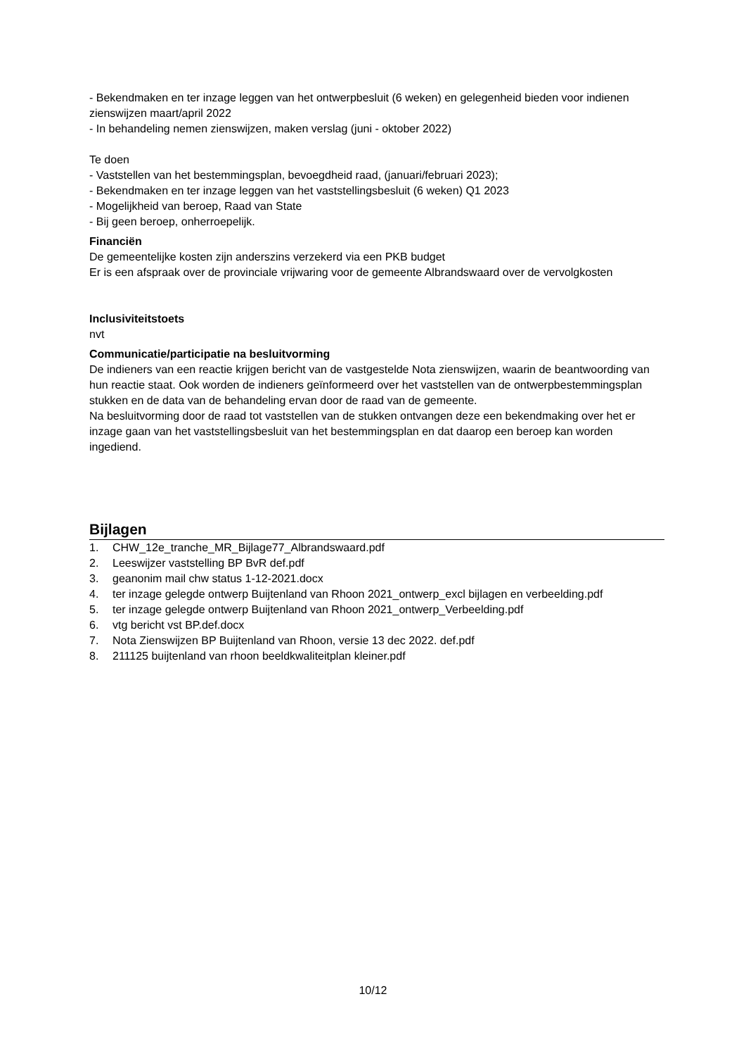- Bekendmaken en ter inzage leggen van het ontwerpbesluit (6 weken) en gelegenheid bieden voor indienen zienswijzen maart/april 2022
- In behandeling nemen zienswijzen, maken verslag (juni - oktober 2022)
Te doen
- Vaststellen van het bestemmingsplan, bevoegdheid raad, (januari/februari 2023);
- Bekendmaken en ter inzage leggen van het vaststellingsbesluit (6 weken) Q1 2023
- Mogelijkheid van beroep, Raad van State
- Bij geen beroep, onherroepelijk.
Financiën
De gemeentelijke kosten zijn anderszins verzekerd via een PKB budget
Er is een afspraak over de provinciale vrijwaring voor de gemeente Albrandswaard over de vervolgkosten
Inclusiviteitstoets
nvt
Communicatie/participatie na besluitvorming
De indieners van een reactie krijgen bericht van de vastgestelde Nota zienswijzen, waarin de beantwoording van hun reactie staat. Ook worden de indieners geïnformeerd over het vaststellen van de ontwerpbestemmingsplan stukken en de data van de behandeling ervan door de raad van de gemeente.
Na besluitvorming door de raad tot vaststellen van de stukken ontvangen deze een bekendmaking over het er inzage gaan van het vaststellingsbesluit van het bestemmingsplan en dat daarop een beroep kan worden ingediend.
Bijlagen
1. CHW_12e_tranche_MR_Bijlage77_Albrandswaard.pdf
2. Leeswijzer vaststelling BP BvR def.pdf
3. geanonim mail chw status 1-12-2021.docx
4. ter inzage gelegde ontwerp Buijtenland van Rhoon 2021_ontwerp_excl bijlagen en verbeelding.pdf
5. ter inzage gelegde ontwerp Buijtenland van Rhoon 2021_ontwerp_Verbeelding.pdf
6. vtg bericht vst BP.def.docx
7. Nota Zienswijzen BP Buijtenland van Rhoon, versie 13 dec 2022. def.pdf
8. 211125 buijtenland van rhoon beeldkwaliteitplan kleiner.pdf
10/12